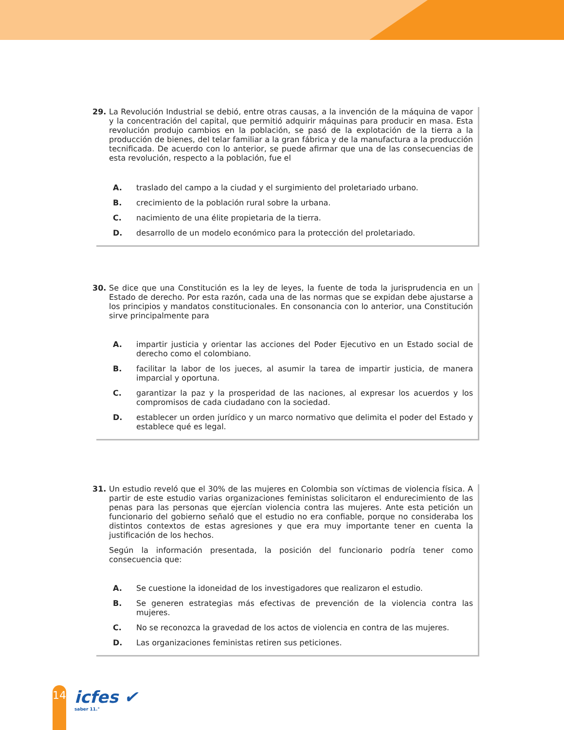29. La Revolución Industrial se debió, entre otras causas, a la invención de la máquina de vapor y la concentración del capital, que permitió adquirir máquinas para producir en masa. Esta revolución produjo cambios en la población, se pasó de la explotación de la tierra a la producción de bienes, del telar familiar a la gran fábrica y de la manufactura a la producción tecnificada. De acuerdo con lo anterior, se puede afirmar que una de las consecuencias de esta revolución, respecto a la población, fue el
A. traslado del campo a la ciudad y el surgimiento del proletariado urbano.
B. crecimiento de la población rural sobre la urbana.
C. nacimiento de una élite propietaria de la tierra.
D. desarrollo de un modelo económico para la protección del proletariado.
30. Se dice que una Constitución es la ley de leyes, la fuente de toda la jurisprudencia en un Estado de derecho. Por esta razón, cada una de las normas que se expidan debe ajustarse a los principios y mandatos constitucionales. En consonancia con lo anterior, una Constitución sirve principalmente para
A. impartir justicia y orientar las acciones del Poder Ejecutivo en un Estado social de derecho como el colombiano.
B. facilitar la labor de los jueces, al asumir la tarea de impartir justicia, de manera imparcial y oportuna.
C. garantizar la paz y la prosperidad de las naciones, al expresar los acuerdos y los compromisos de cada ciudadano con la sociedad.
D. establecer un orden jurídico y un marco normativo que delimita el poder del Estado y establece qué es legal.
31. Un estudio reveló que el 30% de las mujeres en Colombia son víctimas de violencia física. A partir de este estudio varias organizaciones feministas solicitaron el endurecimiento de las penas para las personas que ejercían violencia contra las mujeres. Ante esta petición un funcionario del gobierno señaló que el estudio no era confiable, porque no consideraba los distintos contextos de estas agresiones y que era muy importante tener en cuenta la justificación de los hechos.
Según la información presentada, la posición del funcionario podría tener como consecuencia que:
A. Se cuestione la idoneidad de los investigadores que realizaron el estudio.
B. Se generen estrategias más efectivas de prevención de la violencia contra las mujeres.
C. No se reconozca la gravedad de los actos de violencia en contra de las mujeres.
D. Las organizaciones feministas retiren sus peticiones.
14 icfes ✔
saber 11.°